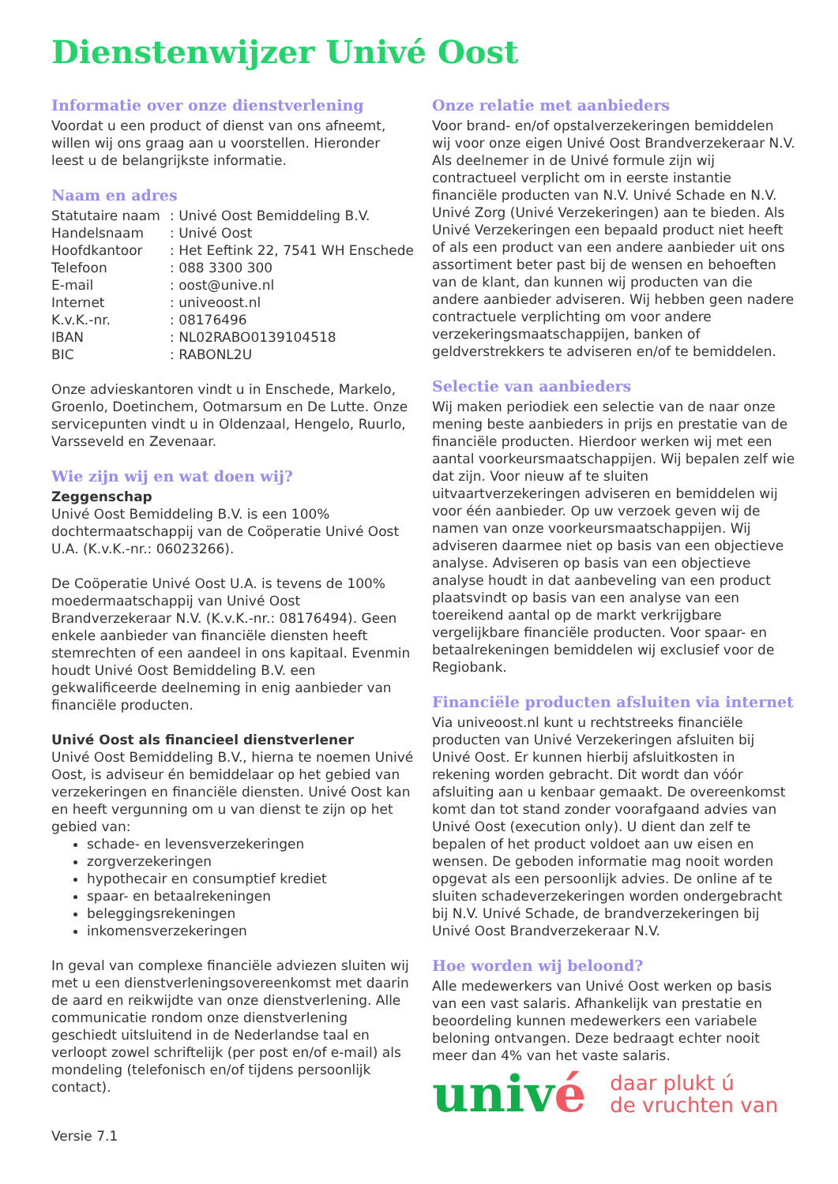Dienstenwijzer Univé Oost
Informatie over onze dienstverlening
Voordat u een product of dienst van ons afneemt, willen wij ons graag aan u voorstellen. Hieronder leest u de belangrijkste informatie.
Naam en adres
| Statutaire naam | : Univé Oost Bemiddeling B.V. |
| Handelsnaam | : Univé Oost |
| Hoofdkantoor | : Het Eeftink 22, 7541 WH Enschede |
| Telefoon | : 088 3300 300 |
| E-mail | : oost@unive.nl |
| Internet | : univeoost.nl |
| K.v.K.-nr. | : 08176496 |
| IBAN | : NL02RABO0139104518 |
| BIC | : RABONL2U |
Onze advieskantoren vindt u in Enschede, Markelo, Groenlo, Doetinchem, Ootmarsum en De Lutte. Onze servicepunten vindt u in Oldenzaal, Hengelo, Ruurlo, Varsseveld en Zevenaar.
Wie zijn wij en wat doen wij?
Zeggenschap
Univé Oost Bemiddeling B.V. is een 100% dochtermaatschappij van de Coöperatie Univé Oost U.A. (K.v.K.-nr.: 06023266).
De Coöperatie Univé Oost U.A. is tevens de 100% moedermaatschappij van Univé Oost Brandverzekeraar N.V. (K.v.K.-nr.: 08176494). Geen enkele aanbieder van financiële diensten heeft stemrechten of een aandeel in ons kapitaal. Evenmin houdt Univé Oost Bemiddeling B.V. een gekwalificeerde deelneming in enig aanbieder van financiële producten.
Univé Oost als financieel dienstverlener
Univé Oost Bemiddeling B.V., hierna te noemen Univé Oost, is adviseur én bemiddelaar op het gebied van verzekeringen en financiële diensten. Univé Oost kan en heeft vergunning om u van dienst te zijn op het gebied van:
schade- en levensverzekeringen
zorgverzekeringen
hypothecair en consumptief krediet
spaar- en betaalrekeningen
beleggingsrekeningen
inkomensverzekeringen
In geval van complexe financiële adviezen sluiten wij met u een dienstverleningsovereenkomst met daarin de aard en reikwijdte van onze dienstverlening. Alle communicatie rondom onze dienstverlening geschiedt uitsluitend in de Nederlandse taal en verloopt zowel schriftelijk (per post en/of e-mail) als mondeling (telefonisch en/of tijdens persoonlijk contact).
Versie 7.1
Onze relatie met aanbieders
Voor brand- en/of opstalverzekeringen bemiddelen wij voor onze eigen Univé Oost Brandverzekeraar N.V. Als deelnemer in de Univé formule zijn wij contractueel verplicht om in eerste instantie financiële producten van N.V. Univé Schade en N.V. Univé Zorg (Univé Verzekeringen) aan te bieden. Als Univé Verzekeringen een bepaald product niet heeft of als een product van een andere aanbieder uit ons assortiment beter past bij de wensen en behoeften van de klant, dan kunnen wij producten van die andere aanbieder adviseren. Wij hebben geen nadere contractuele verplichting om voor andere verzekeringsmaatschappijen, banken of geldverstrekkers te adviseren en/of te bemiddelen.
Selectie van aanbieders
Wij maken periodiek een selectie van de naar onze mening beste aanbieders in prijs en prestatie van de financiële producten. Hierdoor werken wij met een aantal voorkeursmaatschappijen. Wij bepalen zelf wie dat zijn. Voor nieuw af te sluiten uitvaartverzekeringen adviseren en bemiddelen wij voor één aanbieder. Op uw verzoek geven wij de namen van onze voorkeursmaatschappijen. Wij adviseren daarmee niet op basis van een objectieve analyse. Adviseren op basis van een objectieve analyse houdt in dat aanbeveling van een product plaatsvindt op basis van een analyse van een toereikend aantal op de markt verkrijgbare vergelijkbare financiële producten. Voor spaar- en betaalrekeningen bemiddelen wij exclusief voor de Regiobank.
Financiële producten afsluiten via internet
Via univeoost.nl kunt u rechtstreeks financiële producten van Univé Verzekeringen afsluiten bij Univé Oost. Er kunnen hierbij afsluitkosten in rekening worden gebracht. Dit wordt dan vóór afsluiting aan u kenbaar gemaakt. De overeenkomst komt dan tot stand zonder voorafgaand advies van Univé Oost (execution only). U dient dan zelf te bepalen of het product voldoet aan uw eisen en wensen. De geboden informatie mag nooit worden opgevat als een persoonlijk advies. De online af te sluiten schadeverzekeringen worden ondergebracht bij N.V. Univé Schade, de brandverzekeringen bij Univé Oost Brandverzekeraar N.V.
Hoe worden wij beloond?
Alle medewerkers van Univé Oost werken op basis van een vast salaris. Afhankelijk van prestatie en beoordeling kunnen medewerkers een variabele beloning ontvangen. Deze bedraagt echter nooit meer dan 4% van het vaste salaris.
univé
daar plukt ú
de vruchten van